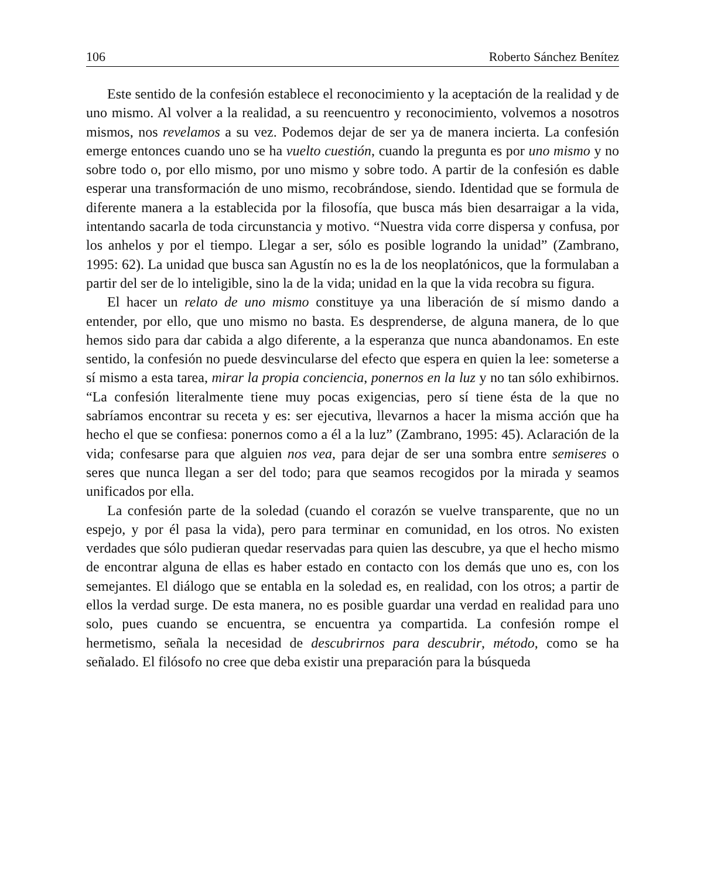106 Roberto Sánchez Benítez
Este sentido de la confesión establece el reconocimiento y la aceptación de la realidad y de uno mismo. Al volver a la realidad, a su reencuentro y reconocimiento, volvemos a nosotros mismos, nos revelamos a su vez. Podemos dejar de ser ya de manera incierta. La confesión emerge entonces cuando uno se ha vuelto cuestión, cuando la pregunta es por uno mismo y no sobre todo o, por ello mismo, por uno mismo y sobre todo. A partir de la confesión es dable esperar una transformación de uno mismo, recobrándose, siendo. Identidad que se formula de diferente manera a la establecida por la filosofía, que busca más bien desarraigar a la vida, intentando sacarla de toda circunstancia y motivo. “Nuestra vida corre dispersa y confusa, por los anhelos y por el tiempo. Llegar a ser, sólo es posible logrando la unidad” (Zambrano, 1995: 62). La unidad que busca san Agustín no es la de los neoplatónicos, que la formulaban a partir del ser de lo inteligible, sino la de la vida; unidad en la que la vida recobra su figura.
El hacer un relato de uno mismo constituye ya una liberación de sí mismo dando a entender, por ello, que uno mismo no basta. Es desprenderse, de alguna manera, de lo que hemos sido para dar cabida a algo diferente, a la esperanza que nunca abandonamos. En este sentido, la confesión no puede desvincularse del efecto que espera en quien la lee: someterse a sí mismo a esta tarea, mirar la propia conciencia, ponernos en la luz y no tan sólo exhibirnos. “La confesión literalmente tiene muy pocas exigencias, pero sí tiene ésta de la que no sabríamos encontrar su receta y es: ser ejecutiva, llevarnos a hacer la misma acción que ha hecho el que se confiesa: ponernos como a él a la luz” (Zambrano, 1995: 45). Aclaración de la vida; confesarse para que alguien nos vea, para dejar de ser una sombra entre semiseres o seres que nunca llegan a ser del todo; para que seamos recogidos por la mirada y seamos unificados por ella.
La confesión parte de la soledad (cuando el corazón se vuelve transparente, que no un espejo, y por él pasa la vida), pero para terminar en comunidad, en los otros. No existen verdades que sólo pudieran quedar reservadas para quien las descubre, ya que el hecho mismo de encontrar alguna de ellas es haber estado en contacto con los demás que uno es, con los semejantes. El diálogo que se entabla en la soledad es, en realidad, con los otros; a partir de ellos la verdad surge. De esta manera, no es posible guardar una verdad en realidad para uno solo, pues cuando se encuentra, se encuentra ya compartida. La confesión rompe el hermetismo, señala la necesidad de descubrirnos para descubrir, método, como se ha señalado. El filósofo no cree que deba existir una preparación para la búsqueda